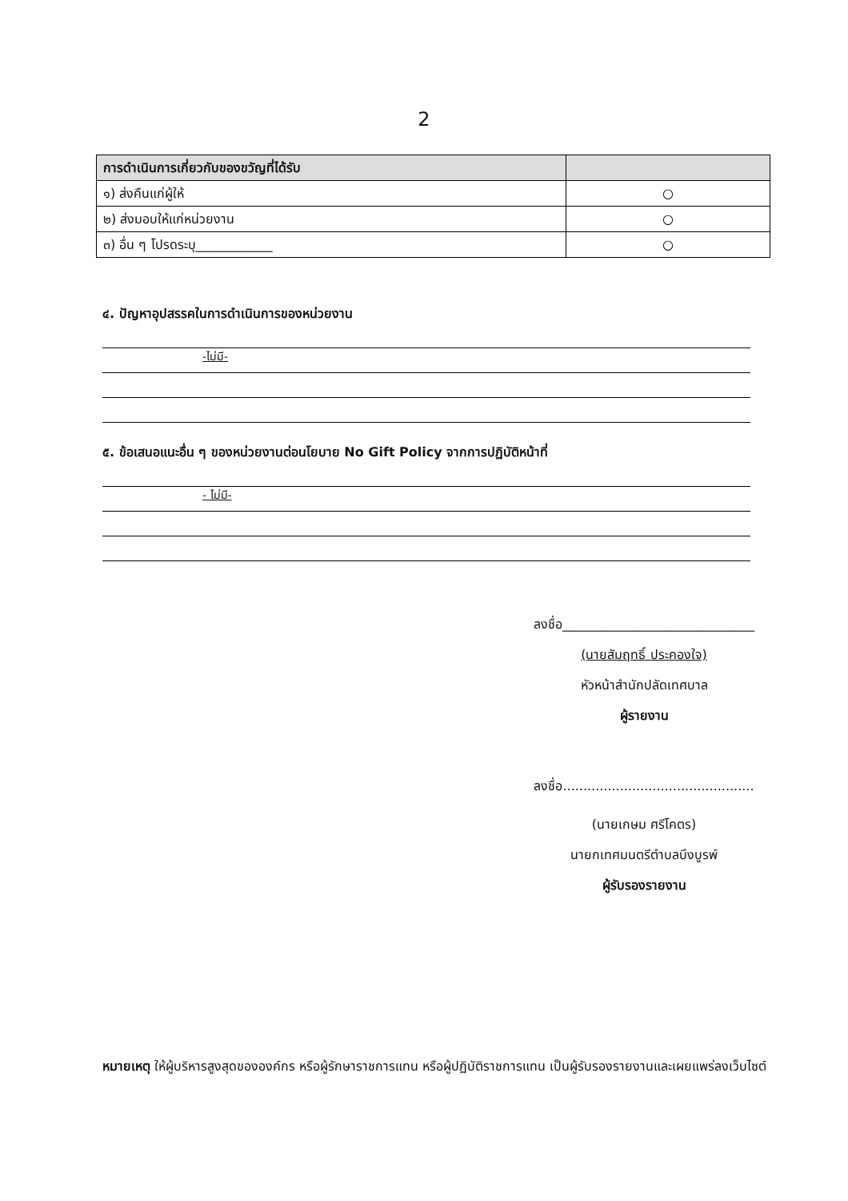2
| การดำเนินการเกี่ยวกับของขวัญที่ได้รับ | |
| --- | --- |
| ๑) ส่งคืนแก่ผู้ให้ | ○ |
| ๒) ส่งมอบให้แก่หน่วยงาน | ○ |
| ๓) อื่น ๆ โปรดระบุ____________ | ○ |
๔. ปัญหาอุปสรรคในการดำเนินการของหน่วยงาน
-ไม่มี-
๕. ข้อเสนอแนะอื่น ๆ ของหน่วยงานต่อนโยบาย No Gift Policy จากการปฏิบัติหน้าที่
- ไม่มี-
ลงชื่อ______________________________
(นายสัมฤทธิ์ ประคองใจ)
หัวหน้าสำนักปลัดเทศบาล
ผู้รายงาน
ลงชื่อ...............................................
(นายเกษม ศรีโคตร)
นายกเทศมนตรีตำบลบึงบูรพ์
ผู้รับรองรายงาน
หมายเหตุ ให้ผู้บริหารสูงสุดขององค์กร หรือผู้รักษาราชการแทน หรือผู้ปฏิบัติราชการแทน เป็นผู้รับรองรายงานและเผยแพร่ลงเว็บไซต์